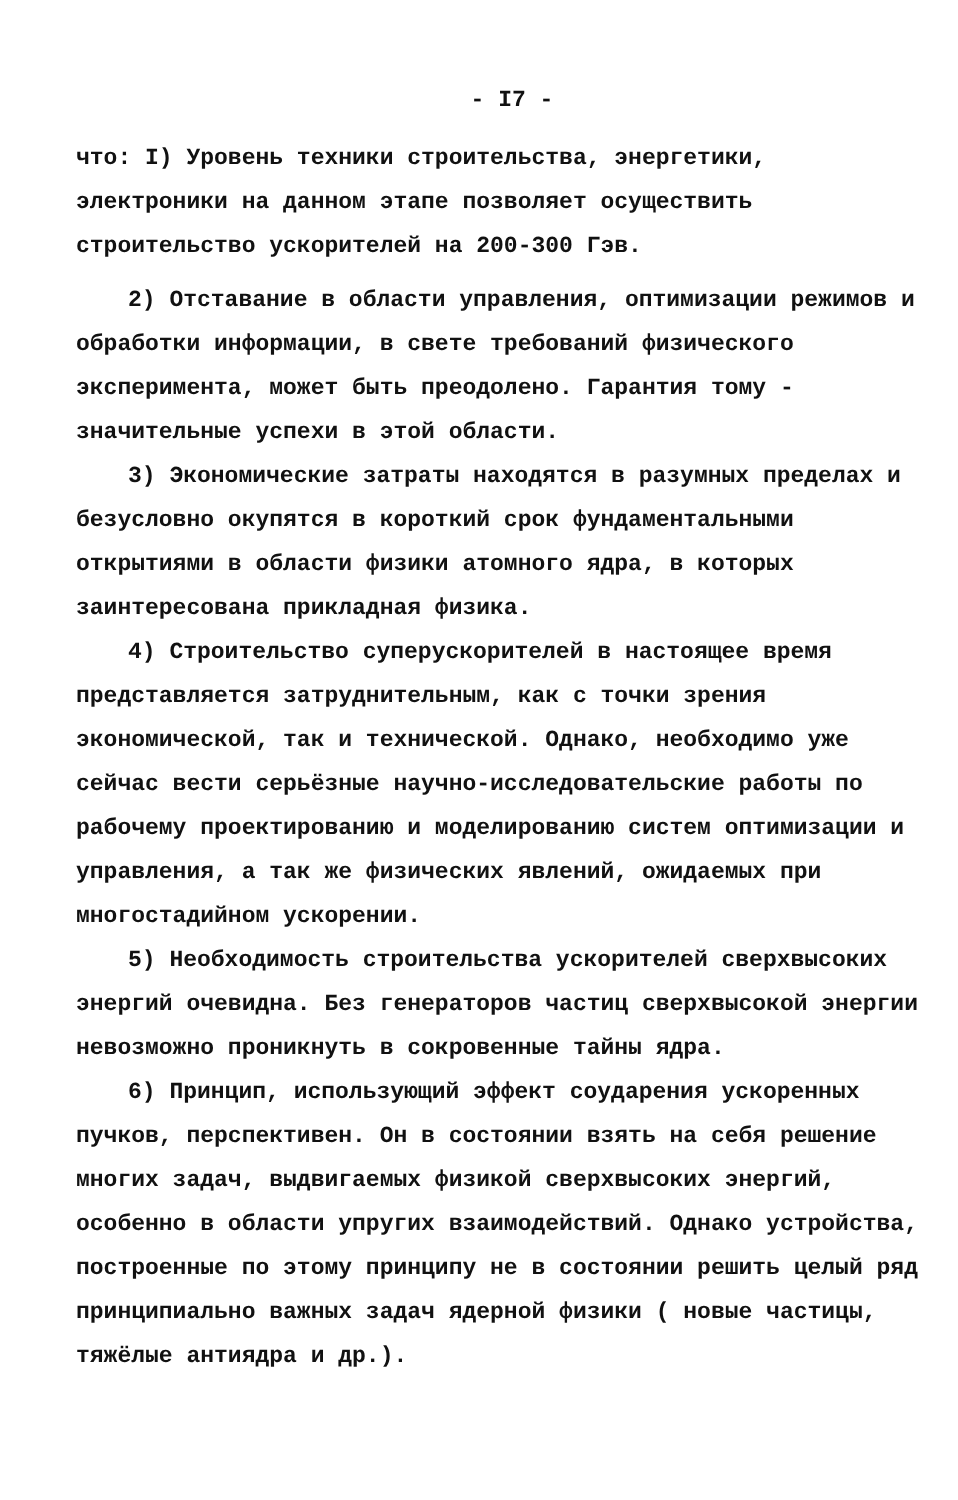- I7 -
что: I) Уровень техники строительства, энергетики, электроники на данном этапе позволяет осуществить строительство ускорителей на 200-300 Гэв.
2) Отставание в области управления, оптимизации режимов и обработки информации, в свете требований физического эксперимента, может быть преодолено. Гарантия тому - значительные успехи в этой области.
3) Экономические затраты находятся в разумных пределах и безусловно окупятся в короткий срок фундаментальными открытиями в области физики атомного ядра, в которых заинтересована прикладная физика.
4) Строительство суперускорителей в настоящее время представляется затруднительным, как с точки зрения экономической, так и технической. Однако, необходимо уже сейчас вести серьёзные научно-исследовательские работы по рабочему проектированию и моделированию систем оптимизации и управления, а так же физических явлений, ожидаемых при многостадийном ускорении.
5) Необходимость строительства ускорителей сверхвысоких энергий очевидна. Без генераторов частиц сверхвысокой энергии невозможно проникнуть в сокровенные тайны ядра.
6) Принцип, использующий эффект соударения ускоренных пучков, перспективен. Он в состоянии взять на себя решение многих задач, выдвигаемых физикой сверхвысоких энергий, особенно в области упругих взаимодействий. Однако устройства, построенные по этому принципу не в состоянии решить целый ряд принципиально важных задач ядерной физики ( новые частицы, тяжёлые антиядра и др.).